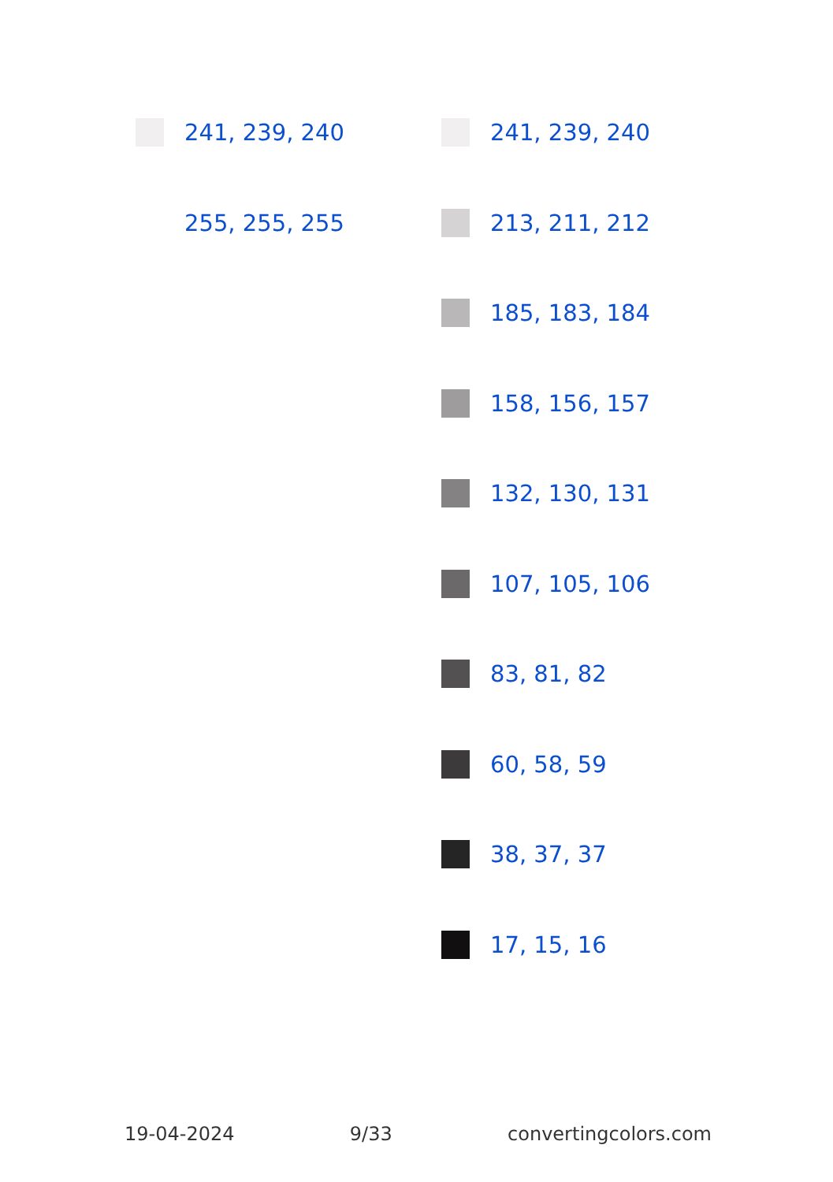241, 239, 240
255, 255, 255
241, 239, 240
213, 211, 212
185, 183, 184
158, 156, 157
132, 130, 131
107, 105, 106
83, 81, 82
60, 58, 59
38, 37, 37
17, 15, 16
19-04-2024 9/33 convertingcolors.com